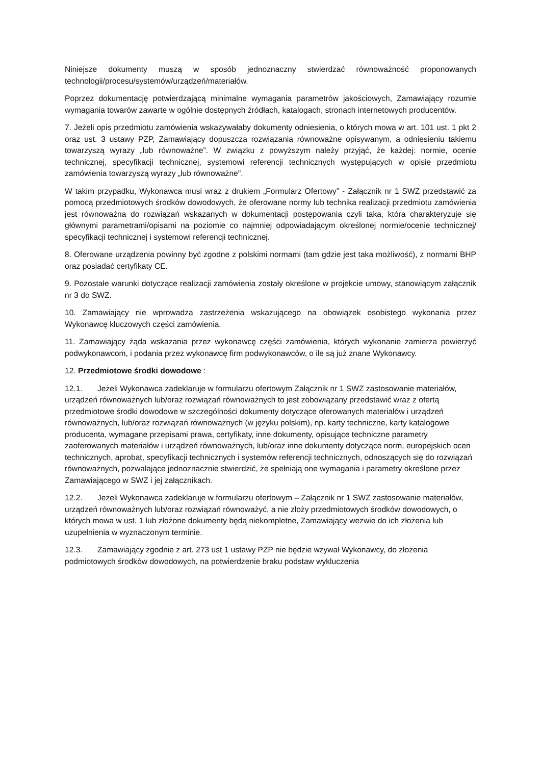Niniejsze dokumenty muszą w sposób jednoznaczny stwierdzać równoważność proponowanych technologii/procesu/systemów/urządzeń/materiałów.
Poprzez dokumentację potwierdzającą minimalne wymagania parametrów jakościowych, Zamawiający rozumie wymagania towarów zawarte w ogólnie dostępnych źródłach, katalogach, stronach internetowych producentów.
7. Jeżeli opis przedmiotu zamówienia wskazywałaby dokumenty odniesienia, o których mowa w art. 101 ust. 1 pkt 2 oraz ust. 3 ustawy PZP, Zamawiający dopuszcza rozwiązania równoważne opisywanym, a odniesieniu takiemu towarzyszą wyrazy „lub równoważne”. W związku z powyższym należy przyjąć, że każdej: normie, ocenie technicznej, specyfikacji technicznej, systemowi referencji technicznych występujących w opisie przedmiotu zamówienia towarzyszą wyrazy „lub równoważne".
W takim przypadku, Wykonawca musi wraz z drukiem „Formularz Ofertowy” - Załącznik nr 1 SWZ przedstawić za pomocą przedmiotowych środków dowodowych, że oferowane normy lub technika realizacji przedmiotu zamówienia jest równoważna do rozwiązań wskazanych w dokumentacji postępowania czyli taka, która charakteryzuje się głównymi parametrami/opisami na poziomie co najmniej odpowiadającym określonej normie/ocenie technicznej/ specyfikacji technicznej i systemowi referencji technicznej.
8. Oferowane urządzenia powinny być zgodne z polskimi normami (tam gdzie jest taka możliwość), z normami BHP oraz posiadać certyfikaty CE.
9. Pozostałe warunki dotyczące realizacji zamówienia zostały określone w projekcie umowy, stanowiącym załącznik nr 3 do SWZ.
10. Zamawiający nie wprowadza zastrzeżenia wskazującego na obowiązek osobistego wykonania przez Wykonawcę kluczowych części zamówienia.
11. Zamawiający żąda wskazania przez wykonawcę części zamówienia, których wykonanie zamierza powierzyć podwykonawcom, i podania przez wykonawcę firm podwykonawców, o ile są już znane Wykonawcy.
12. Przedmiotowe środki dowodowe :
12.1. Jeżeli Wykonawca zadeklaruje w formularzu ofertowym Załącznik nr 1 SWZ zastosowanie materiałów, urządzeń równoważnych lub/oraz rozwiązań równoważnych to jest zobowiązany przedstawić wraz z ofertą przedmiotowe środki dowodowe w szczególności dokumenty dotyczące oferowanych materiałów i urządzeń równoważnych, lub/oraz rozwiązań równoważnych (w języku polskim), np. karty techniczne, karty katalogowe producenta, wymagane przepisami prawa, certyfikaty, inne dokumenty, opisujące techniczne parametry zaoferowanych materiałów i urządzeń równoważnych, lub/oraz inne dokumenty dotyczące norm, europejskich ocen technicznych, aprobat, specyfikacji technicznych i systemów referencji technicznych, odnoszących się do rozwiązań równoważnych, pozwalające jednoznacznie stwierdzić, że spełniają one wymagania i parametry określone przez Zamawiającego w SWZ i jej załącznikach.
12.2. Jeżeli Wykonawca zadeklaruje w formularzu ofertowym – Załącznik nr 1 SWZ zastosowanie materiałów, urządzeń równoważnych lub/oraz rozwiązań równoważyć, a nie złoży przedmiotowych środków dowodowych, o których mowa w ust. 1 lub złożone dokumenty będą niekompletne, Zamawiający wezwie do ich złożenia lub uzupełnienia w wyznaczonym terminie.
12.3. Zamawiający zgodnie z art. 273 ust 1 ustawy PZP nie będzie wzywał Wykonawcy, do złożenia podmiotowych środków dowodowych, na potwierdzenie braku podstaw wykluczenia